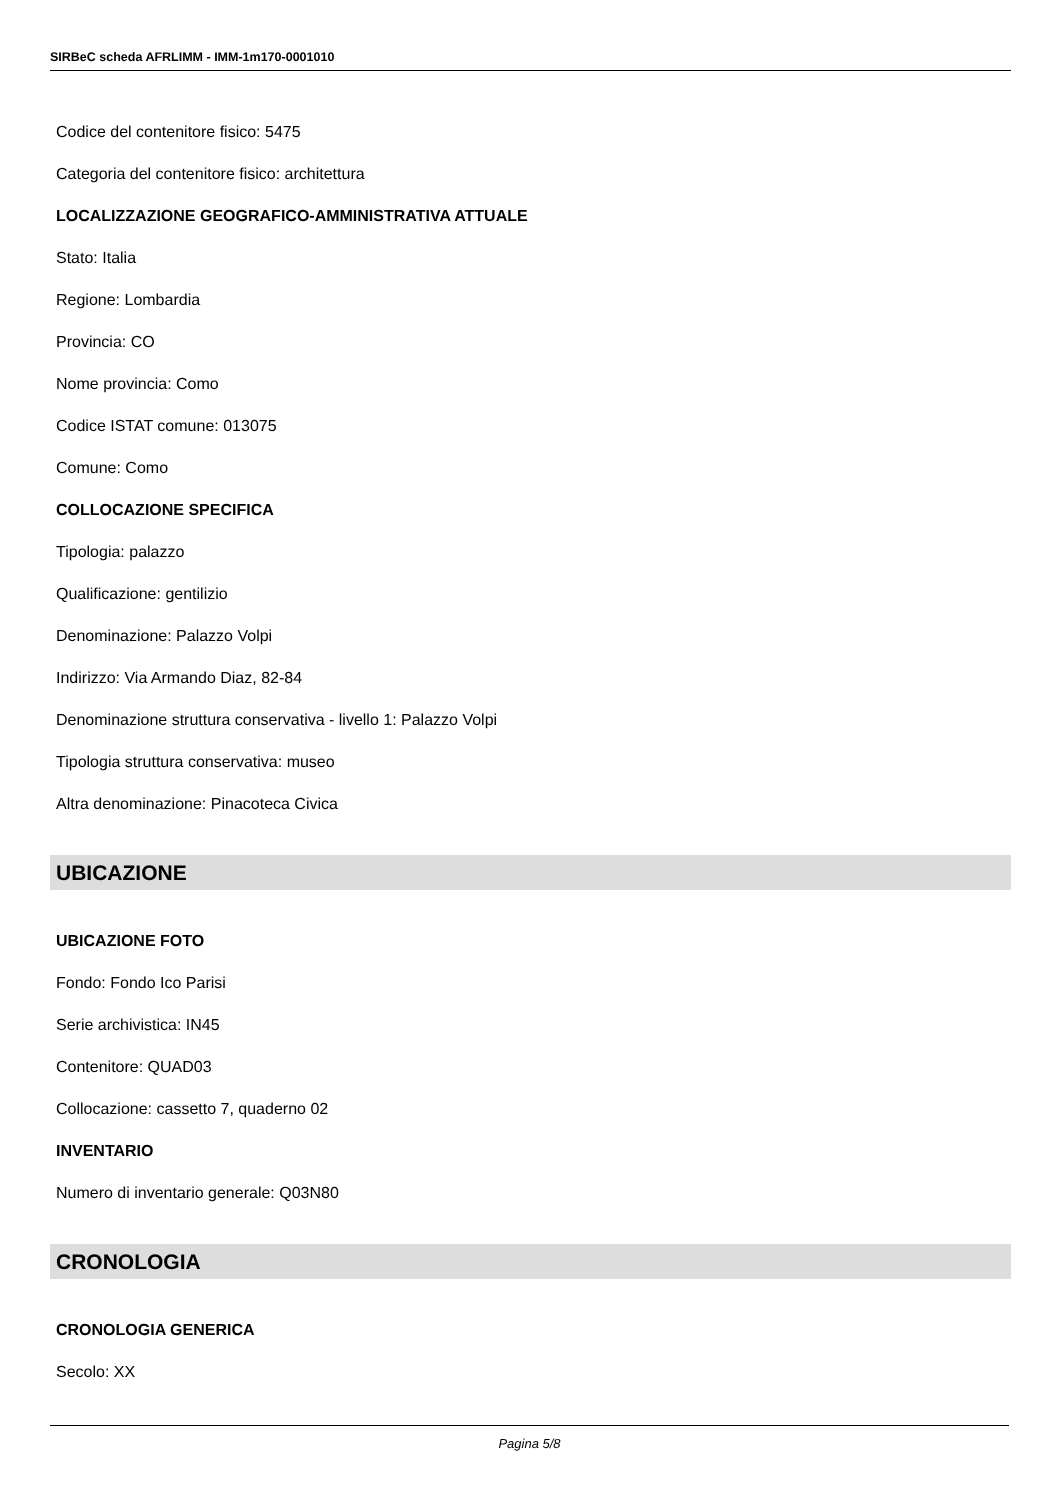SIRBeC scheda AFRLIMM - IMM-1m170-0001010
Codice del contenitore fisico: 5475
Categoria del contenitore fisico: architettura
LOCALIZZAZIONE GEOGRAFICO-AMMINISTRATIVA ATTUALE
Stato: Italia
Regione: Lombardia
Provincia: CO
Nome provincia: Como
Codice ISTAT comune: 013075
Comune: Como
COLLOCAZIONE SPECIFICA
Tipologia: palazzo
Qualificazione: gentilizio
Denominazione: Palazzo Volpi
Indirizzo: Via Armando Diaz, 82-84
Denominazione struttura conservativa - livello 1: Palazzo Volpi
Tipologia struttura conservativa: museo
Altra denominazione: Pinacoteca Civica
UBICAZIONE
UBICAZIONE FOTO
Fondo: Fondo Ico Parisi
Serie archivistica: IN45
Contenitore: QUAD03
Collocazione: cassetto 7, quaderno 02
INVENTARIO
Numero di inventario generale: Q03N80
CRONOLOGIA
CRONOLOGIA GENERICA
Secolo: XX
Pagina 5/8